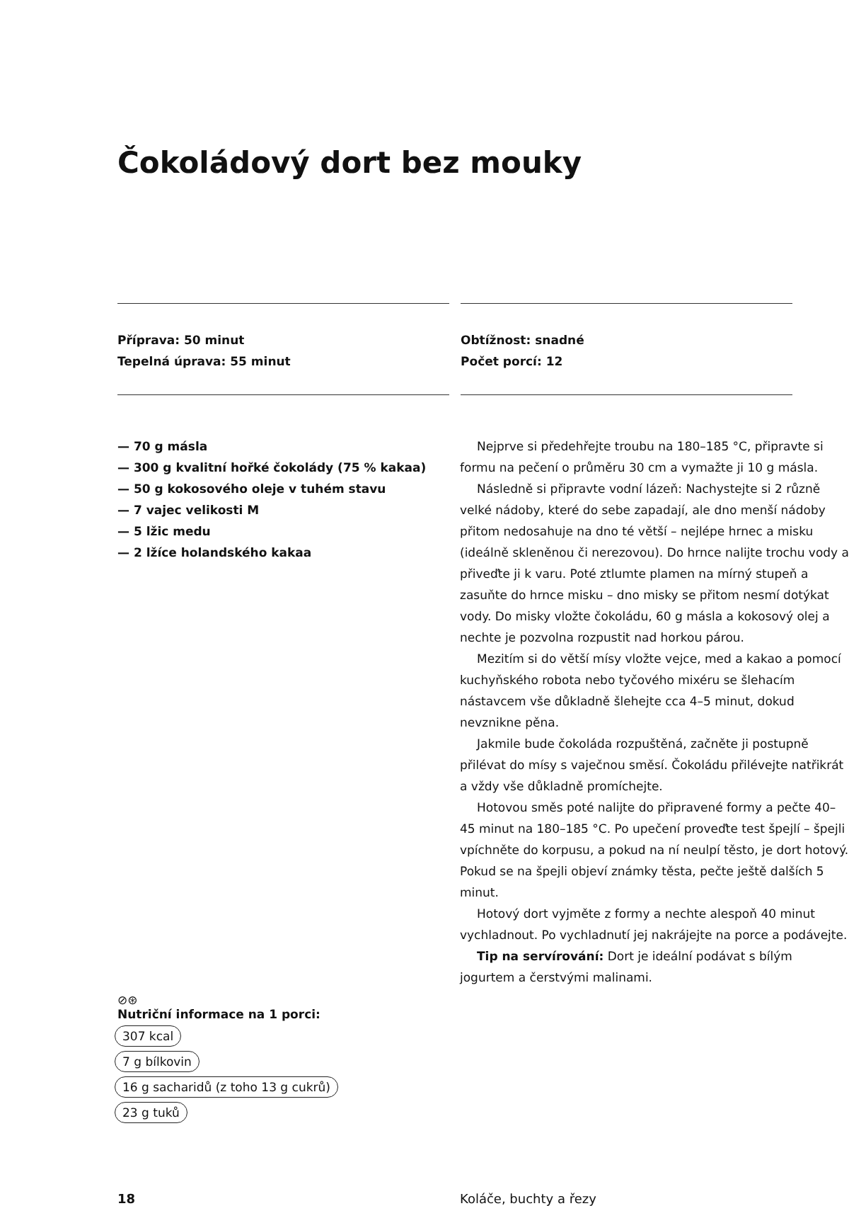Čokoládový dort bez mouky
Příprava: 50 minut
Tepelná úprava: 55 minut
Obtížnost: snadné
Počet porcí: 12
— 70 g másla
— 300 g kvalitní hořké čokolády (75 % kakaa)
— 50 g kokosového oleje v tuhém stavu
— 7 vajec velikosti M
— 5 lžic medu
— 2 lžíce holandského kakaa
Nejprve si předehřejte troubu na 180–185 °C, připravte si formu na pečení o průměru 30 cm a vymažte ji 10 g másla.
Následně si připravte vodní lázeň: Nachystejte si 2 různě velké nádoby, které do sebe zapadají, ale dno menší nádoby přitom nedosahuje na dno té větší – nejlépe hrnec a misku (ideálně skleněnou či nerezovou). Do hrnce nalijte trochu vody a přiveďte ji k varu. Poté ztlumte plamen na mírný stupeň a zasuňte do hrnce misku – dno misky se přitom nesmí dotýkat vody. Do misky vložte čokoládu, 60 g másla a kokosový olej a nechte je pozvolna rozpustit nad horkou párou.
Mezitím si do větší mísy vložte vejce, med a kakao a pomocí kuchyňského robota nebo tyčového mixéru se šlehacím nástavcem vše důkladně šlehejte cca 4–5 minut, dokud nevznikne pěna.
Jakmile bude čokoláda rozpuštěná, začněte ji postupně přilévat do mísy s vaječnou směsí. Čokoládu přilévejte natřikrát a vždy vše důkladně promíchejte.
Hotovou směs poté nalijte do připravené formy a pečte 40–45 minut na 180–185 °C. Po upečení proveďte test špejlí – špejli vpíchněte do korpusu, a pokud na ní neulpí těsto, je dort hotový. Pokud se na špejli objeví známky těsta, pečte ještě dalších 5 minut.
Hotový dort vyjměte z formy a nechte alespoň 40 minut vychladnout. Po vychladnutí jej nakrájejte na porce a podávejte.
Tip na servírování: Dort je ideální podávat s bílým jogurtem a čerstvými malinami.
⊘⊛
Nutriční informace na 1 porci:
307 kcal
7 g bílkovin
16 g sacharidů (z toho 13 g cukrů)
23 g tuků
18 Koláče, buchty a řezy